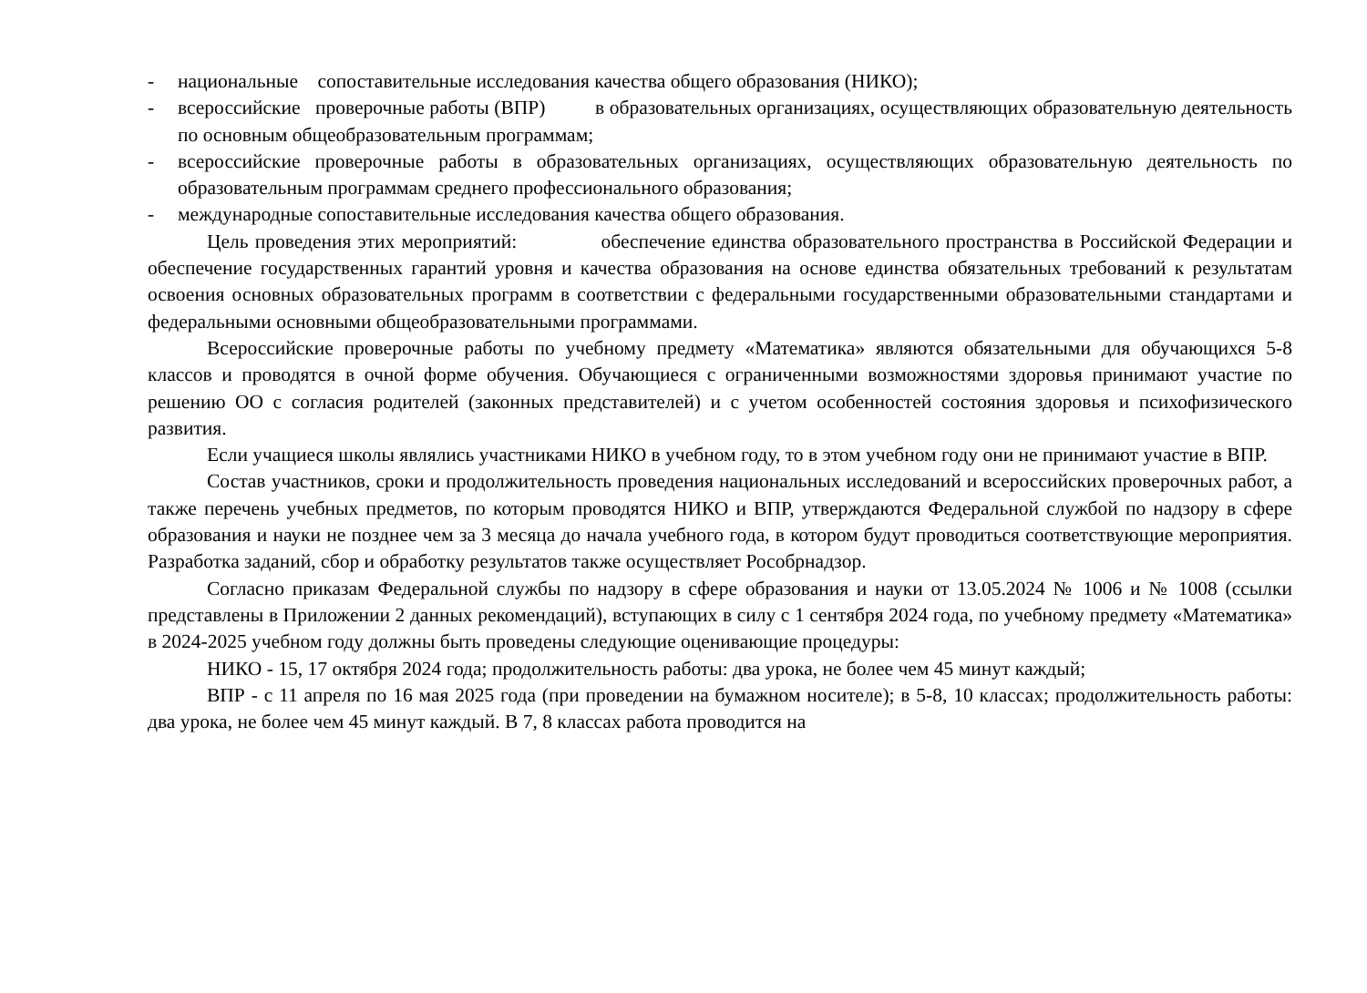- национальные сопоставительные исследования качества общего образования (НИКО);
- всероссийские проверочные работы (ВПР) в образовательных организациях, осуществляющих образовательную деятельность по основным общеобразовательным программам;
- всероссийские проверочные работы в образовательных организациях, осуществляющих образовательную деятельность по образовательным программам среднего профессионального образования;
- международные сопоставительные исследования качества общего образования.
Цель проведения этих мероприятий: обеспечение единства образовательного пространства в Российской Федерации и обеспечение государственных гарантий уровня и качества образования на основе единства обязательных требований к результатам освоения основных образовательных программ в соответствии с федеральными государственными образовательными стандартами и федеральными основными общеобразовательными программами.
Всероссийские проверочные работы по учебному предмету «Математика» являются обязательными для обучающихся 5-8 классов и проводятся в очной форме обучения. Обучающиеся с ограниченными возможностями здоровья принимают участие по решению ОО с согласия родителей (законных представителей) и с учетом особенностей состояния здоровья и психофизического развития.
Если учащиеся школы являлись участниками НИКО в учебном году, то в этом учебном году они не принимают участие в ВПР.
Состав участников, сроки и продолжительность проведения национальных исследований и всероссийских проверочных работ, а также перечень учебных предметов, по которым проводятся НИКО и ВПР, утверждаются Федеральной службой по надзору в сфере образования и науки не позднее чем за 3 месяца до начала учебного года, в котором будут проводиться соответствующие мероприятия. Разработка заданий, сбор и обработку результатов также осуществляет Рособрнадзор.
Согласно приказам Федеральной службы по надзору в сфере образования и науки от 13.05.2024 № 1006 и № 1008 (ссылки представлены в Приложении 2 данных рекомендаций), вступающих в силу с 1 сентября 2024 года, по учебному предмету «Математика» в 2024-2025 учебном году должны быть проведены следующие оценивающие процедуры:
НИКО - 15, 17 октября 2024 года; продолжительность работы: два урока, не более чем 45 минут каждый;
ВПР - с 11 апреля по 16 мая 2025 года (при проведении на бумажном носителе); в 5-8, 10 классах; продолжительность работы: два урока, не более чем 45 минут каждый. В 7, 8 классах работа проводится на